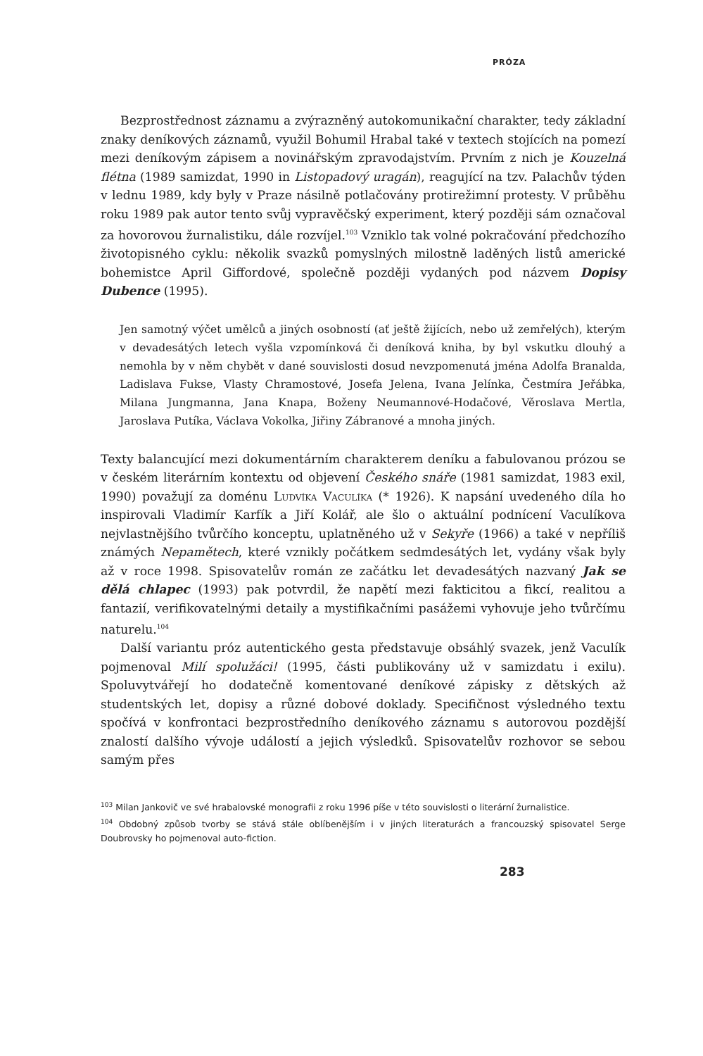PRÓZA
Bezprostřednost záznamu a zvýrazněný autokomunikační charakter, tedy základní znaky deníkových záznamů, využil Bohumil Hrabal také v textech stojících na pomezí mezi deníkovým zápisem a novinářským zpravodajstvím. Prvním z nich je Kouzelná flétna (1989 samizdat, 1990 in Listopadový uragán), reagující na tzv. Palachův týden v lednu 1989, kdy byly v Praze násilně potlačovány protirežimní protesty. V průběhu roku 1989 pak autor tento svůj vypravěčský experiment, který později sám označoval za hovorovou žurnalistiku, dále rozvíjel.<sup>103</sup> Vzniklo tak volné pokračování předchozího životopisného cyklu: několik svazků pomyslných milostně laděných listů americké bohemistce April Giffordové, společně později vydaných pod názvem Dopisy Dubence (1995).
Jen samotný výčet umělců a jiných osobností (ať ještě žijících, nebo už zemřelých), kterým v devadesátých letech vyšla vzpomínková či deníková kniha, by byl vskutku dlouhý a nemohla by v něm chybět v dané souvislosti dosud nevzpomenutá jména Adolfa Branalda, Ladislava Fukse, Vlasty Chramostové, Josefa Jelena, Ivana Jelínka, Čestmíra Jeřábka, Milana Jungmanna, Jana Knapa, Boženy Neumannové-Hodačové, Věroslava Mertla, Jaroslava Putíka, Václava Vokolka, Jiřiny Zábranové a mnoha jiných.
Texty balancující mezi dokumentárním charakterem deníku a fabulovanou prózou se v českém literárním kontextu od objevení Českého snáře (1981 samizdat, 1983 exil, 1990) považují za doménu Ludvíka Vaculíka (* 1926). K napsání uvedeného díla ho inspirovali Vladimír Karfík a Jiří Kolář, ale šlo o aktuální podnícení Vaculíkova nejvlastnějšího tvůrčího konceptu, uplatněného už v Sekyře (1966) a také v nepříliš známých Nepamětech, které vznikly počátkem sedmdesátých let, vydány však byly až v roce 1998. Spisovatelův román ze začátku let devadesátých nazvaný Jak se dělá chlapec (1993) pak potvrdil, že napětí mezi fakticitou a fikcí, realitou a fantazií, verifikovatelnými detaily a mystifikačními pasážemi vyhovuje jeho tvůrčímu naturelu.<sup>104</sup>
Další variantu próz autentického gesta představuje obsáhlý svazek, jenž Vaculík pojmenoval Milí spolužáci! (1995, části publikovány už v samizdatu i exilu). Spoluvytvářejí ho dodatečně komentované deníkové zápisky z dětských až studentských let, dopisy a různé dobové doklady. Specifičnost výsledného textu spočívá v konfrontaci bezprostředního deníkového záznamu s autorovou pozdější znalostí dalšího vývoje událostí a jejich výsledků. Spisovatelův rozhovor se sebou samým přes
<sup>103</sup> Milan Jankovič ve své hrabalovské monografii z roku 1996 píše v této souvislosti o literární žurnalistice.
<sup>104</sup> Obdobný způsob tvorby se stává stále oblíbenějším i v jiných literaturách a francouzský spisovatel Serge Doubrovsky ho pojmenoval auto-fiction.
283